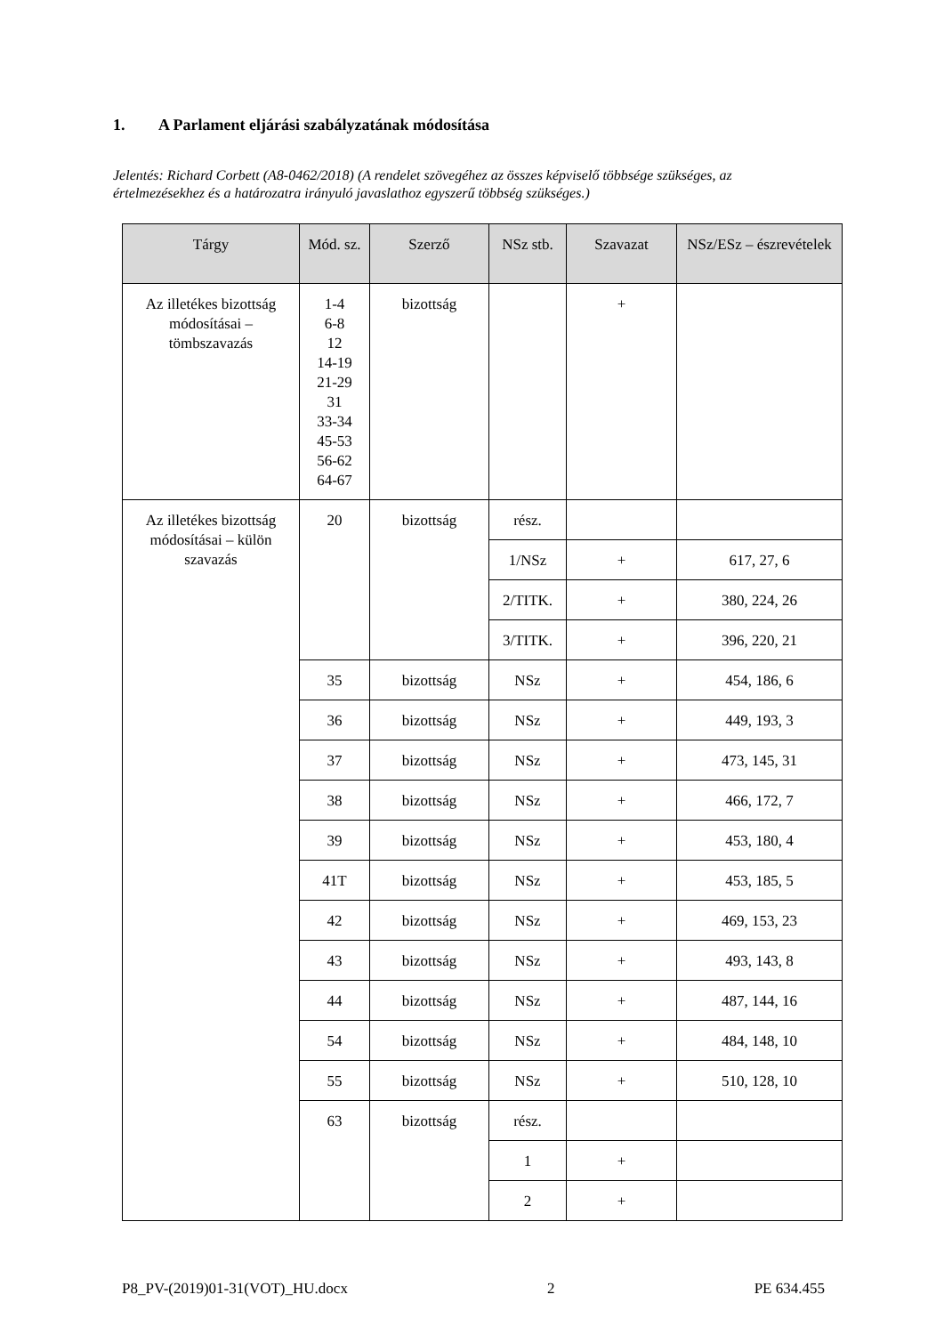1. A Parlament eljárási szabályzatának módosítása
Jelentés: Richard Corbett (A8-0462/2018) (A rendelet szövegéhez az összes képviselő többsége szükséges, az értelmezésekhez és a határozatra irányuló javaslathoz egyszerű többség szükséges.)
| Tárgy | Mód. sz. | Szerző | NSz stb. | Szavazat | NSz/ESz – észrevételek |
| --- | --- | --- | --- | --- | --- |
| Az illetékes bizottság módosításai – tömbszavazás | 1-4 6-8 12 14-19 21-29 31 33-34 45-53 56-62 64-67 | bizottság | | + | |
| Az illetékes bizottság módosításai – külön szavazás | 20 | bizottság | rész. | | |
| | | | 1/NSz | + | 617, 27, 6 |
| | | | 2/TITK. | + | 380, 224, 26 |
| | | | 3/TITK. | + | 396, 220, 21 |
| | 35 | bizottság | NSz | + | 454, 186, 6 |
| | 36 | bizottság | NSz | + | 449, 193, 3 |
| | 37 | bizottság | NSz | + | 473, 145, 31 |
| | 38 | bizottság | NSz | + | 466, 172, 7 |
| | 39 | bizottság | NSz | + | 453, 180, 4 |
| | 41T | bizottság | NSz | + | 453, 185, 5 |
| | 42 | bizottság | NSz | + | 469, 153, 23 |
| | 43 | bizottság | NSz | + | 493, 143, 8 |
| | 44 | bizottság | NSz | + | 487, 144, 16 |
| | 54 | bizottság | NSz | + | 484, 148, 10 |
| | 55 | bizottság | NSz | + | 510, 128, 10 |
| | 63 | bizottság | rész. | | |
| | | | 1 | + | |
| | | | 2 | + | |
P8_PV-(2019)01-31(VOT)_HU.docx 2 PE 634.455